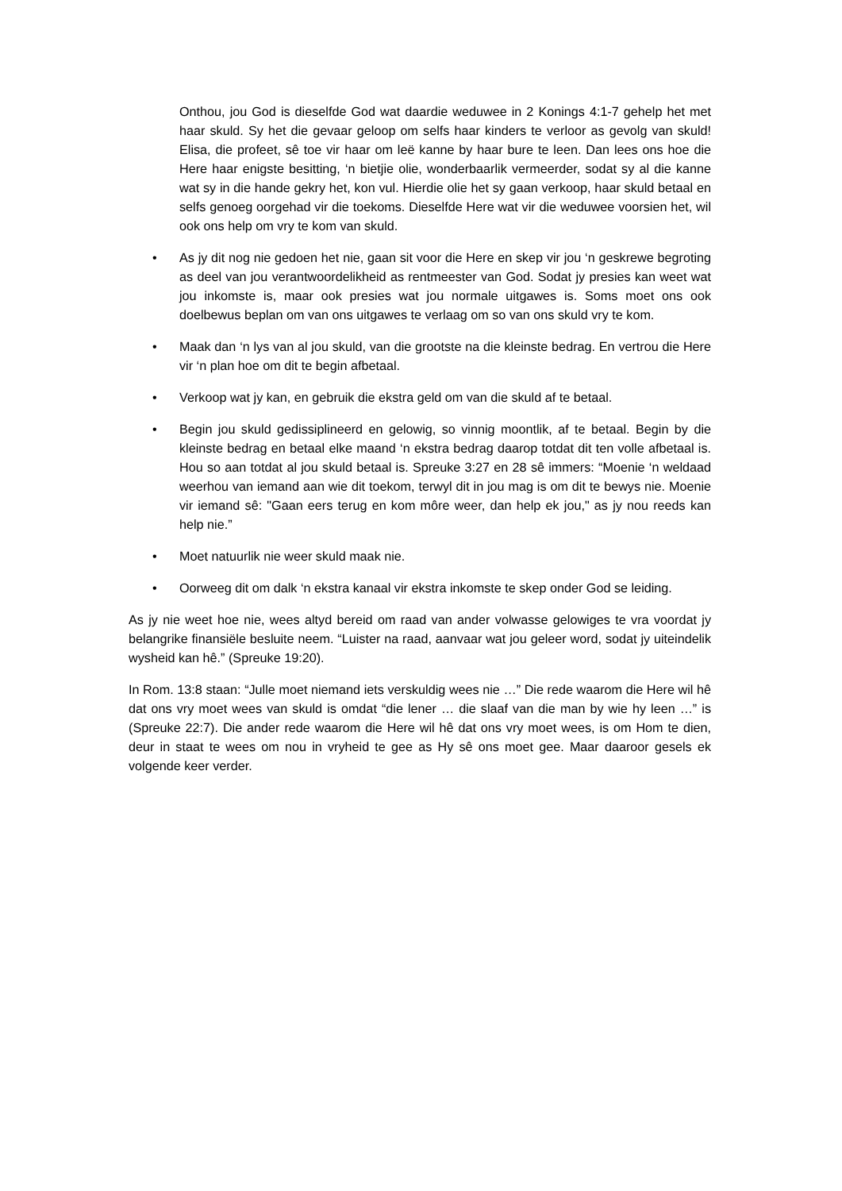Onthou, jou God is dieselfde God wat daardie weduwee in 2 Konings 4:1-7 gehelp het met haar skuld. Sy het die gevaar geloop om selfs haar kinders te verloor as gevolg van skuld! Elisa, die profeet, sê toe vir haar om leë kanne by haar bure te leen. Dan lees ons hoe die Here haar enigste besitting, ‘n bietjie olie, wonderbaarlik vermeerder, sodat sy al die kanne wat sy in die hande gekry het, kon vul. Hierdie olie het sy gaan verkoop, haar skuld betaal en selfs genoeg oorgehad vir die toekoms. Dieselfde Here wat vir die weduwee voorsien het, wil ook ons help om vry te kom van skuld.
• As jy dit nog nie gedoen het nie, gaan sit voor die Here en skep vir jou ‘n geskrewe begroting as deel van jou verantwoordelikheid as rentmeester van God. Sodat jy presies kan weet wat jou inkomste is, maar ook presies wat jou normale uitgawes is. Soms moet ons ook doelbewus beplan om van ons uitgawes te verlaag om so van ons skuld vry te kom.
• Maak dan ‘n lys van al jou skuld, van die grootste na die kleinste bedrag. En vertrou die Here vir ‘n plan hoe om dit te begin afbetaal.
• Verkoop wat jy kan, en gebruik die ekstra geld om van die skuld af te betaal.
• Begin jou skuld gedissiplineerd en gelowig, so vinnig moontlik, af te betaal. Begin by die kleinste bedrag en betaal elke maand ‘n ekstra bedrag daarop totdat dit ten volle afbetaal is. Hou so aan totdat al jou skuld betaal is. Spreuke 3:27 en 28 sê immers: “Moenie ‘n weldaad weerhou van iemand aan wie dit toekom, terwyl dit in jou mag is om dit te bewys nie. Moenie vir iemand sê: "Gaan eers terug en kom môre weer, dan help ek jou," as jy nou reeds kan help nie.”
• Moet natuurlik nie weer skuld maak nie.
• Oorweeg dit om dalk ‘n ekstra kanaal vir ekstra inkomste te skep onder God se leiding.
As jy nie weet hoe nie, wees altyd bereid om raad van ander volwasse gelowiges te vra voordat jy belangrike finansiële besluite neem. “Luister na raad, aanvaar wat jou geleer word, sodat jy uiteindelik wysheid kan hê.” (Spreuke 19:20).
In Rom. 13:8 staan: “Julle moet niemand iets verskuldig wees nie …” Die rede waarom die Here wil hê dat ons vry moet wees van skuld is omdat “die lener … die slaaf van die man by wie hy leen …” is (Spreuke 22:7). Die ander rede waarom die Here wil hê dat ons vry moet wees, is om Hom te dien, deur in staat te wees om nou in vryheid te gee as Hy sê ons moet gee. Maar daaroor gesels ek volgende keer verder.